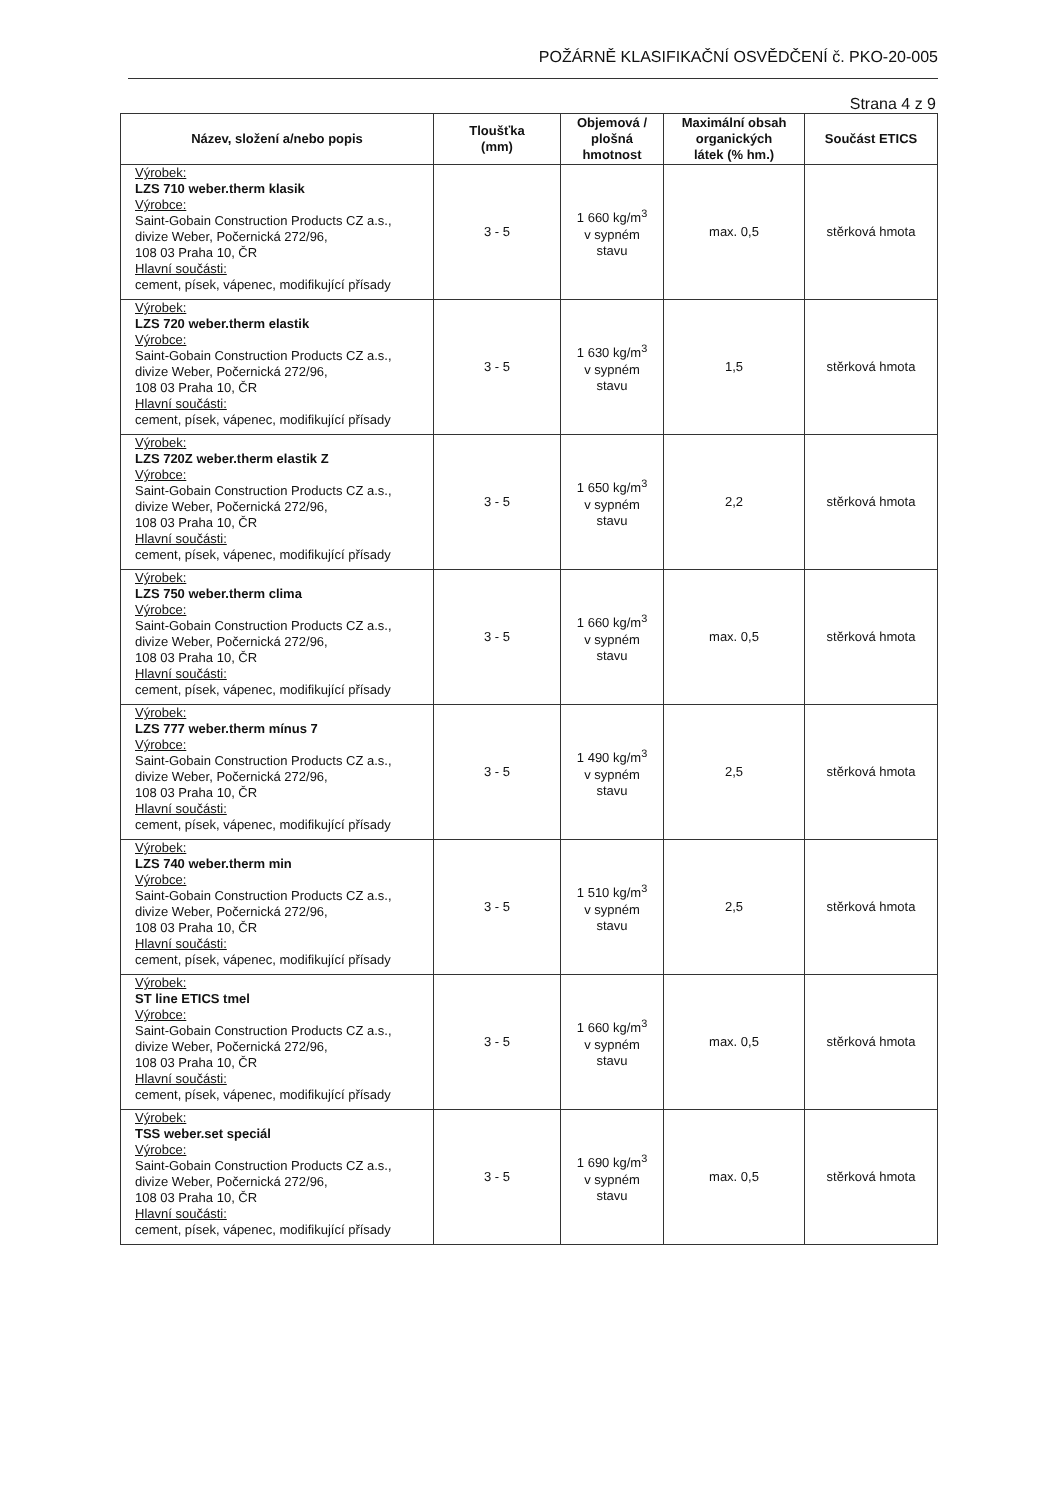POŽÁRNĚ KLASIFIKAČNÍ OSVĚDČENÍ č. PKO-20-005
Strana 4 z 9
| Název, složení a/nebo popis | Tloušťka (mm) | Objemová / plošná hmotnost | Maximální obsah organických látek (% hm.) | Součást ETICS |
| --- | --- | --- | --- | --- |
| Výrobek: LZS 710 weber.therm klasik Výrobce: Saint-Gobain Construction Products CZ a.s., divize Weber, Počernická 272/96, 108 03 Praha 10, ČR Hlavní součásti: cement, písek, vápenec, modifikující přísady | 3 - 5 | 1 660 kg/m<sup>3</sup> v sypném stavu | max. 0,5 | stěrková hmota |
| Výrobek: LZS 720 weber.therm elastik Výrobce: Saint-Gobain Construction Products CZ a.s., divize Weber, Počernická 272/96, 108 03 Praha 10, ČR Hlavní součásti: cement, písek, vápenec, modifikující přísady | 3 - 5 | 1 630 kg/m<sup>3</sup> v sypném stavu | 1,5 | stěrková hmota |
| Výrobek: LZS 720Z weber.therm elastik Z Výrobce: Saint-Gobain Construction Products CZ a.s., divize Weber, Počernická 272/96, 108 03 Praha 10, ČR Hlavní součásti: cement, písek, vápenec, modifikující přísady | 3 - 5 | 1 650 kg/m<sup>3</sup> v sypném stavu | 2,2 | stěrková hmota |
| Výrobek: LZS 750 weber.therm clima Výrobce: Saint-Gobain Construction Products CZ a.s., divize Weber, Počernická 272/96, 108 03 Praha 10, ČR Hlavní součásti: cement, písek, vápenec, modifikující přísady | 3 - 5 | 1 660 kg/m<sup>3</sup> v sypném stavu | max. 0,5 | stěrková hmota |
| Výrobek: LZS 777 weber.therm mínus 7 Výrobce: Saint-Gobain Construction Products CZ a.s., divize Weber, Počernická 272/96, 108 03 Praha 10, ČR Hlavní součásti: cement, písek, vápenec, modifikující přísady | 3 - 5 | 1 490 kg/m<sup>3</sup> v sypném stavu | 2,5 | stěrková hmota |
| Výrobek: LZS 740 weber.therm min Výrobce: Saint-Gobain Construction Products CZ a.s., divize Weber, Počernická 272/96, 108 03 Praha 10, ČR Hlavní součásti: cement, písek, vápenec, modifikující přísady | 3 - 5 | 1 510 kg/m<sup>3</sup> v sypném stavu | 2,5 | stěrková hmota |
| Výrobek: ST line ETICS tmel Výrobce: Saint-Gobain Construction Products CZ a.s., divize Weber, Počernická 272/96, 108 03 Praha 10, ČR Hlavní součásti: cement, písek, vápenec, modifikující přísady | 3 - 5 | 1 660 kg/m<sup>3</sup> v sypném stavu | max. 0,5 | stěrková hmota |
| Výrobek: TSS weber.set speciál Výrobce: Saint-Gobain Construction Products CZ a.s., divize Weber, Počernická 272/96, 108 03 Praha 10, ČR Hlavní součásti: cement, písek, vápenec, modifikující přísady | 3 - 5 | 1 690 kg/m<sup>3</sup> v sypném stavu | max. 0,5 | stěrková hmota |